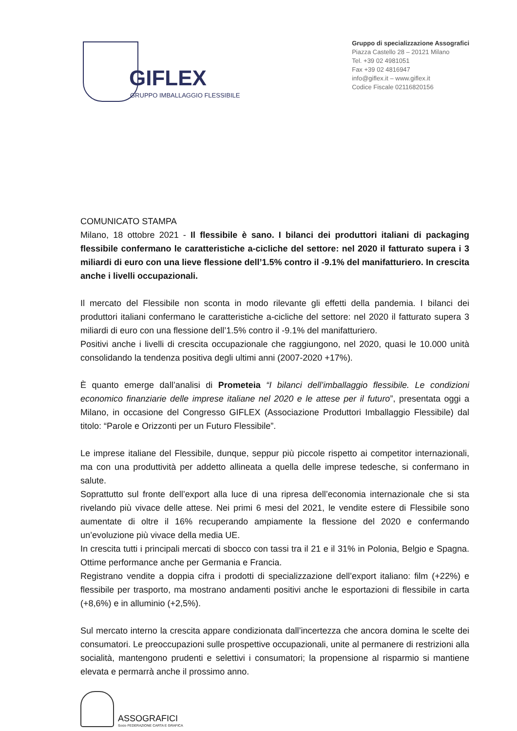GIFLEX
GRUPPO IMBALLAGGIO FLESSIBILE
Gruppo di specializzazione Assografici
Piazza Castello 28 – 20121 Milano
Tel. +39 02 4981051
Fax +39 02 4816947
info@giflex.it – www.giflex.it
Codice Fiscale 02116820156
COMUNICATO STAMPA
Milano, 18 ottobre 2021 - Il flessibile è sano. I bilanci dei produttori italiani di packaging flessibile confermano le caratteristiche a-cicliche del settore: nel 2020 il fatturato supera i 3 miliardi di euro con una lieve flessione dell’1.5% contro il -9.1% del manifatturiero. In crescita anche i livelli occupazionali.
Il mercato del Flessibile non sconta in modo rilevante gli effetti della pandemia. I bilanci dei produttori italiani confermano le caratteristiche a-cicliche del settore: nel 2020 il fatturato supera 3 miliardi di euro con una flessione dell’1.5% contro il -9.1% del manifatturiero.
Positivi anche i livelli di crescita occupazionale che raggiungono, nel 2020, quasi le 10.000 unità consolidando la tendenza positiva degli ultimi anni (2007-2020 +17%).
È quanto emerge dall’analisi di Prometeia “I bilanci dell’imballaggio flessibile. Le condizioni economico finanziarie delle imprese italiane nel 2020 e le attese per il futuro”, presentata oggi a Milano, in occasione del Congresso GIFLEX (Associazione Produttori Imballaggio Flessibile) dal titolo: “Parole e Orizzonti per un Futuro Flessibile”.
Le imprese italiane del Flessibile, dunque, seppur più piccole rispetto ai competitor internazionali, ma con una produttività per addetto allineata a quella delle imprese tedesche, si confermano in salute.
Soprattutto sul fronte dell’export alla luce di una ripresa dell’economia internazionale che si sta rivelando più vivace delle attese. Nei primi 6 mesi del 2021, le vendite estere di Flessibile sono aumentate di oltre il 16% recuperando ampiamente la flessione del 2020 e confermando un’evoluzione più vivace della media UE.
In crescita tutti i principali mercati di sbocco con tassi tra il 21 e il 31% in Polonia, Belgio e Spagna. Ottime performance anche per Germania e Francia.
Registrano vendite a doppia cifra i prodotti di specializzazione dell’export italiano: film (+22%) e flessibile per trasporto, ma mostrano andamenti positivi anche le esportazioni di flessibile in carta (+8,6%) e in alluminio (+2,5%).
Sul mercato interno la crescita appare condizionata dall’incertezza che ancora domina le scelte dei consumatori. Le preoccupazioni sulle prospettive occupazionali, unite al permanere di restrizioni alla socialità, mantengono prudenti e selettivi i consumatori; la propensione al risparmio si mantiene elevata e permarrà anche il prossimo anno.
ASSOGRAFICI
Socio FEDERAZIONE CARTA E GRAFICA